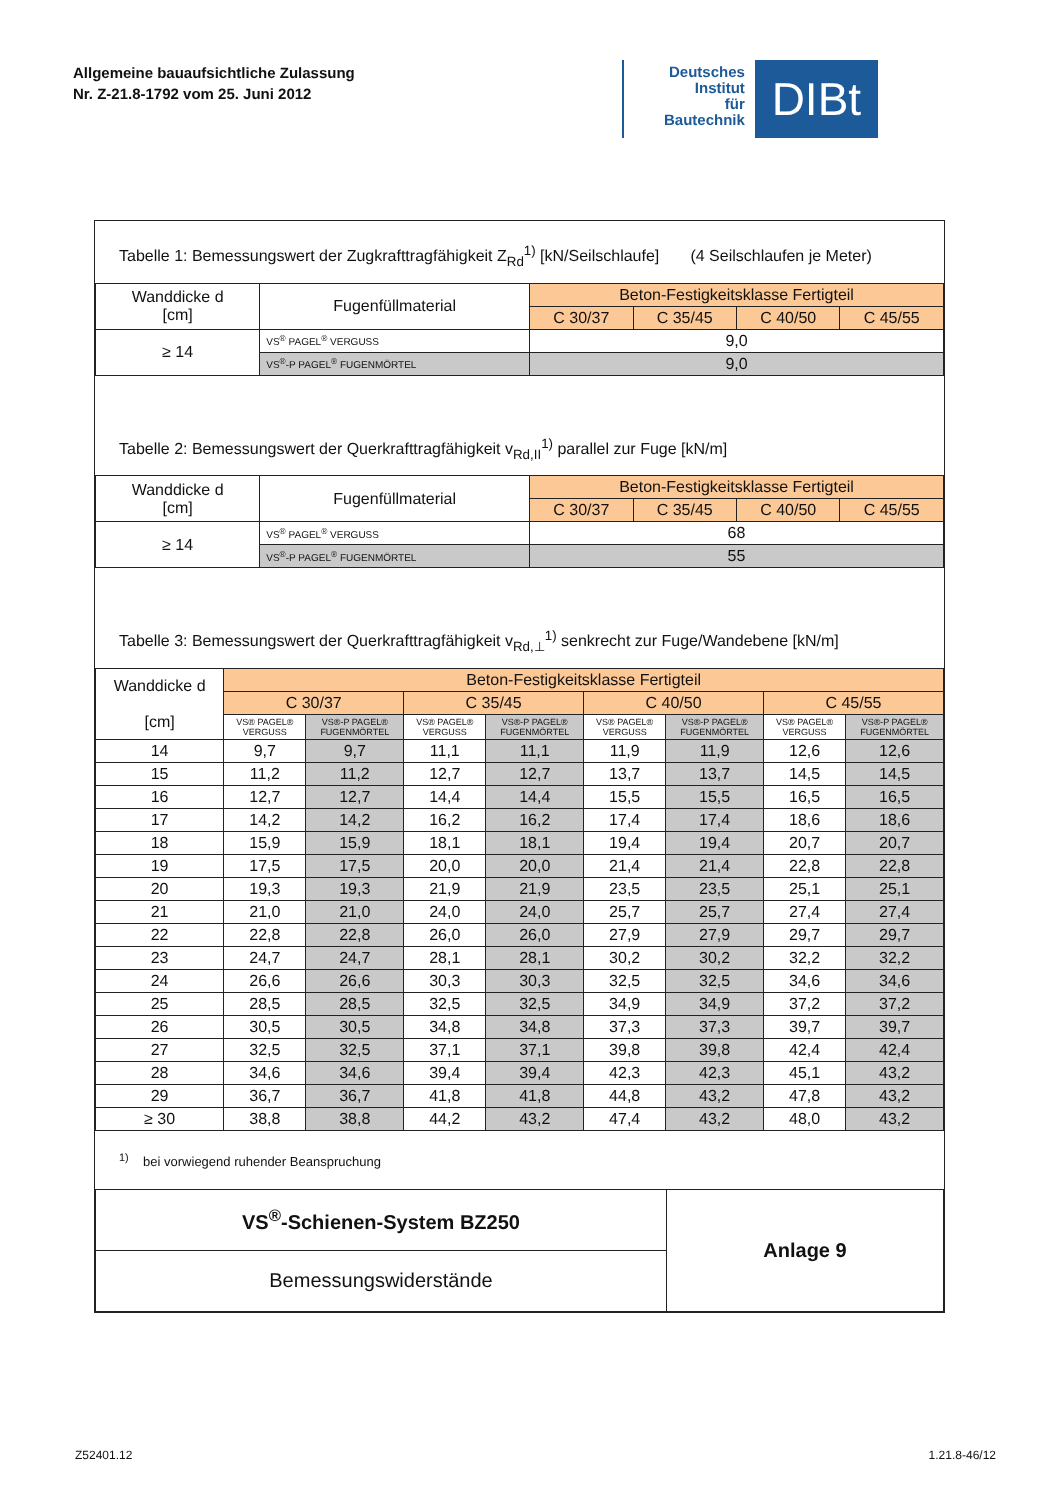Allgemeine bauaufsichtliche Zulassung
Nr. Z-21.8-1792 vom 25. Juni 2012
Deutsches
Institut
für
Bautechnik
DIBt
Tabelle 1: Bemessungswert der Zugkrafttragfähigkeit Z<sub>Rd</sub><sup>1)</sup> [kN/Seilschlaufe] (4 Seilschlaufen je Meter)
| Wanddicke d [cm] | Fugenfüllmaterial | Beton-Festigkeitsklasse Fertigteil | | | |
| --- | --- | --- | --- | --- | --- |
| | | C 30/37 | C 35/45 | C 40/50 | C 45/55 |
| ≥ 14 | VS<sup>®</sup> PAGEL<sup>®</sup> VERGUSS | 9,0 | | | |
| | VS<sup>®</sup>-P PAGEL<sup>®</sup> FUGENMÖRTEL | 9,0 | | | |
Tabelle 2: Bemessungswert der Querkrafttragfähigkeit v<sub>Rd,II</sub><sup>1)</sup> parallel zur Fuge [kN/m]
| Wanddicke d [cm] | Fugenfüllmaterial | Beton-Festigkeitsklasse Fertigteil | | | |
| --- | --- | --- | --- | --- | --- |
| | | C 30/37 | C 35/45 | C 40/50 | C 45/55 |
| ≥ 14 | VS<sup>®</sup> PAGEL<sup>®</sup> VERGUSS | 68 | | | |
| | VS<sup>®</sup>-P PAGEL<sup>®</sup> FUGENMÖRTEL | 55 | | | |
Tabelle 3: Bemessungswert der Querkrafttragfähigkeit v<sub>Rd,⊥</sub><sup>1)</sup> senkrecht zur Fuge/Wandebene [kN/m]
| Wanddicke d [cm] | Beton-Festigkeitsklasse Fertigteil | | | | | | | |
| --- | --- | --- | --- | --- | --- | --- | --- | --- |
| | C 30/37 | | C 35/45 | | C 40/50 | | C 45/55 | |
| | VS® PAGEL® VERGUSS | VS®-P PAGEL® FUGENMÖRTEL | VS® PAGEL® VERGUSS | VS®-P PAGEL® FUGENMÖRTEL | VS® PAGEL® VERGUSS | VS®-P PAGEL® FUGENMÖRTEL | VS® PAGEL® VERGUSS | VS®-P PAGEL® FUGENMÖRTEL |
| 14 | 9,7 | 9,7 | 11,1 | 11,1 | 11,9 | 11,9 | 12,6 | 12,6 |
| 15 | 11,2 | 11,2 | 12,7 | 12,7 | 13,7 | 13,7 | 14,5 | 14,5 |
| 16 | 12,7 | 12,7 | 14,4 | 14,4 | 15,5 | 15,5 | 16,5 | 16,5 |
| 17 | 14,2 | 14,2 | 16,2 | 16,2 | 17,4 | 17,4 | 18,6 | 18,6 |
| 18 | 15,9 | 15,9 | 18,1 | 18,1 | 19,4 | 19,4 | 20,7 | 20,7 |
| 19 | 17,5 | 17,5 | 20,0 | 20,0 | 21,4 | 21,4 | 22,8 | 22,8 |
| 20 | 19,3 | 19,3 | 21,9 | 21,9 | 23,5 | 23,5 | 25,1 | 25,1 |
| 21 | 21,0 | 21,0 | 24,0 | 24,0 | 25,7 | 25,7 | 27,4 | 27,4 |
| 22 | 22,8 | 22,8 | 26,0 | 26,0 | 27,9 | 27,9 | 29,7 | 29,7 |
| 23 | 24,7 | 24,7 | 28,1 | 28,1 | 30,2 | 30,2 | 32,2 | 32,2 |
| 24 | 26,6 | 26,6 | 30,3 | 30,3 | 32,5 | 32,5 | 34,6 | 34,6 |
| 25 | 28,5 | 28,5 | 32,5 | 32,5 | 34,9 | 34,9 | 37,2 | 37,2 |
| 26 | 30,5 | 30,5 | 34,8 | 34,8 | 37,3 | 37,3 | 39,7 | 39,7 |
| 27 | 32,5 | 32,5 | 37,1 | 37,1 | 39,8 | 39,8 | 42,4 | 42,4 |
| 28 | 34,6 | 34,6 | 39,4 | 39,4 | 42,3 | 42,3 | 45,1 | 43,2 |
| 29 | 36,7 | 36,7 | 41,8 | 41,8 | 44,8 | 43,2 | 47,8 | 43,2 |
| ≥ 30 | 38,8 | 38,8 | 44,2 | 43,2 | 47,4 | 43,2 | 48,0 | 43,2 |
<sup>1)</sup> bei vorwiegend ruhender Beanspruchung
| VS<sup>®</sup>-Schienen-System BZ250 | Anlage 9 |
| Bemessungswiderstände | |
Z52401.12 1.21.8-46/12